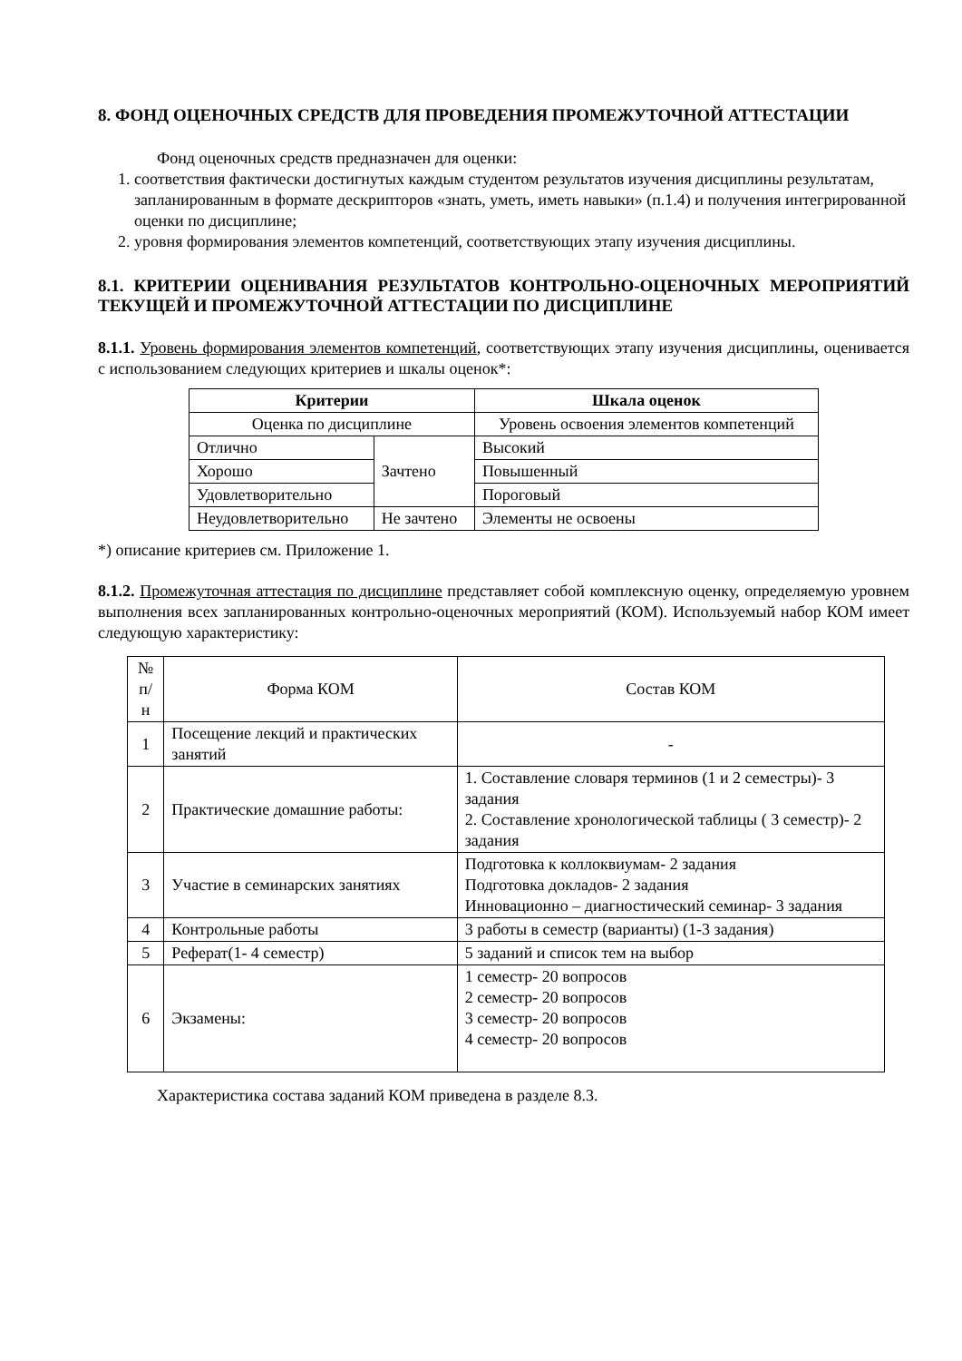8. ФОНД ОЦЕНОЧНЫХ СРЕДСТВ ДЛЯ ПРОВЕДЕНИЯ ПРОМЕЖУТОЧНОЙ АТТЕСТАЦИИ
Фонд оценочных средств предназначен для оценки:
1. соответствия фактически достигнутых каждым студентом результатов изучения дисциплины результатам, запланированным в формате дескрипторов «знать, уметь, иметь навыки» (п.1.4) и получения интегрированной оценки по дисциплине;
2. уровня формирования элементов компетенций, соответствующих этапу изучения дисциплины.
8.1. КРИТЕРИИ ОЦЕНИВАНИЯ РЕЗУЛЬТАТОВ КОНТРОЛЬНО-ОЦЕНОЧНЫХ МЕРОПРИЯТИЙ ТЕКУЩЕЙ И ПРОМЕЖУТОЧНОЙ АТТЕСТАЦИИ ПО ДИСЦИПЛИНЕ
8.1.1. Уровень формирования элементов компетенций, соответствующих этапу изучения дисциплины, оценивается с использованием следующих критериев и шкалы оценок*:
| Критерии | | Шкала оценок |
| --- | --- | --- |
| Оценка по дисциплине | | Уровень освоения элементов компетенций |
| Отлично | Зачтено | Высокий |
| Хорошо | | Повышенный |
| Удовлетворительно | | Пороговый |
| Неудовлетворительно | Не зачтено | Элементы не освоены |
*) описание критериев см. Приложение 1.
8.1.2. Промежуточная аттестация по дисциплине представляет собой комплексную оценку, определяемую уровнем выполнения всех запланированных контрольно-оценочных мероприятий (КОМ). Используемый набор КОМ имеет следующую характеристику:
| № п/н | Форма КОМ | Состав КОМ |
| 1 | Посещение лекций и практических занятий | - |
| 2 | Практические домашние работы: | 1. Составление словаря терминов (1 и 2 семестры)- 3 задания 2. Составление хронологической таблицы ( 3 семестр)- 2 задания |
| 3 | Участие в семинарских занятиях | Подготовка к коллоквиумам- 2 задания Подготовка докладов- 2 задания Инновационно – диагностический семинар- 3 задания |
| 4 | Контрольные работы | 3 работы в семестр (варианты) (1-3 задания) |
| 5 | Реферат(1- 4 семестр) | 5 заданий и список тем на выбор |
| 6 | Экзамены: | 1 семестр- 20 вопросов 2 семестр- 20 вопросов 3 семестр- 20 вопросов 4 семестр- 20 вопросов |
Характеристика состава заданий КОМ приведена в разделе 8.3.